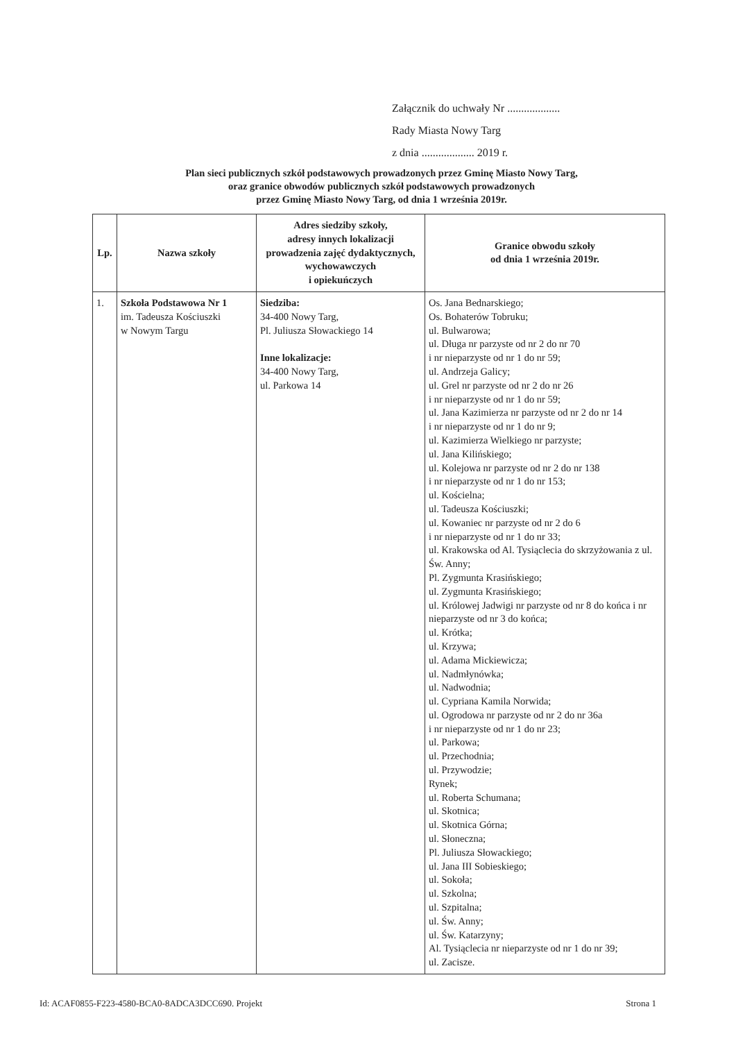Załącznik do uchwały Nr ...................
Rady Miasta Nowy Targ
z dnia ................... 2019 r.
Plan sieci publicznych szkół podstawowych prowadzonych przez Gminę Miasto Nowy Targ,
oraz granice obwodów publicznych szkół podstawowych prowadzonych
przez Gminę Miasto Nowy Targ, od dnia 1 września 2019r.
| Lp. | Nazwa szkoły | Adres siedziby szkoły, adresy innych lokalizacji prowadzenia zajęć dydaktycznych, wychowawczych i opiekuńczych | Granice obwodu szkoły od dnia 1 września 2019r. |
| --- | --- | --- | --- |
| 1. | Szkoła Podstawowa Nr 1 im. Tadeusza Kościuszki w Nowym Targu | Siedziba: 34-400 Nowy Targ, Pl. Juliusza Słowackiego 14 Inne lokalizacje: 34-400 Nowy Targ, ul. Parkowa 14 | Os. Jana Bednarskiego; Os. Bohaterów Tobruku; ul. Bulwarowa; ul. Długa nr parzyste od nr 2 do nr 70 i nr nieparzyste od nr 1 do nr 59; ul. Andrzeja Galicy; ul. Grel nr parzyste od nr 2 do nr 26 i nr nieparzyste od nr 1 do nr 59; ul. Jana Kazimierza nr parzyste od nr 2 do nr 14 i nr nieparzyste od nr 1 do nr 9; ul. Kazimierza Wielkiego nr parzyste; ul. Jana Kilińskiego; ul. Kolejowa nr parzyste od nr 2 do nr 138 i nr nieparzyste od nr 1 do nr 153; ul. Kościelna; ul. Tadeusza Kościuszki; ul. Kowaniec nr parzyste od nr 2 do 6 i nr nieparzyste od nr 1 do nr 33; ul. Krakowska od Al. Tysiąclecia do skrzyżowania z ul. Św. Anny; Pl. Zygmunta Krasińskiego; ul. Zygmunta Krasińskiego; ul. Królowej Jadwigi nr parzyste od nr 8 do końca i nr nieparzyste od nr 3 do końca; ul. Krótka; ul. Krzywa; ul. Adama Mickiewicza; ul. Nadmłynówka; ul. Nadwodnia; ul. Cypriana Kamila Norwida; ul. Ogrodowa nr parzyste od nr 2 do nr 36a i nr nieparzyste od nr 1 do nr 23; ul. Parkowa; ul. Przechodnia; ul. Przywodzie; Rynek; ul. Roberta Schumana; ul. Skotnica; ul. Skotnica Górna; ul. Słoneczna; Pl. Juliusza Słowackiego; ul. Jana III Sobieskiego; ul. Sokoła; ul. Szkolna; ul. Szpitalna; ul. Św. Anny; ul. Św. Katarzyny; Al. Tysiąclecia nr nieparzyste od nr 1 do nr 39; ul. Zacisze. |
Id: ACAF0855-F223-4580-BCA0-8ADCA3DCC690. Projekt Strona 1